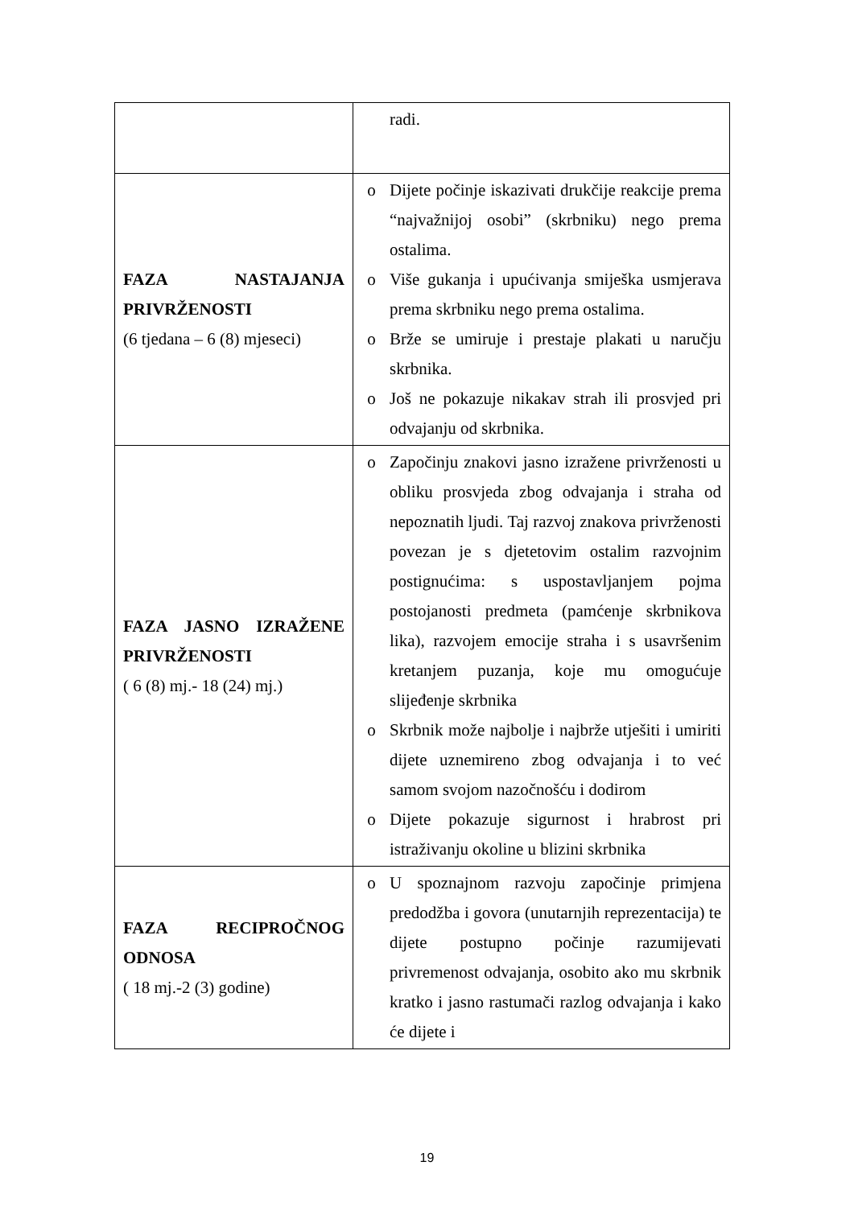| | radi. |
| FAZA NASTAJANJA PRIVRŽENOSTI (6 tjedana – 6 (8) mjeseci) | o Dijete počinje iskazivati drukčije reakcije prema “najvažnijoj osobi” (skrbniku) nego prema ostalima. o Više gukanja i upućivanja smiješka usmjerava prema skrbniku nego prema ostalima. o Brže se umiruje i prestaje plakati u naručju skrbnika. o Još ne pokazuje nikakav strah ili prosvjed pri odvajanju od skrbnika. |
| FAZA JASNO IZRAŽENE PRIVRŽENOSTI ( 6 (8) mj.- 18 (24) mj.) | o Započinju znakovi jasno izražene privrženosti u obliku prosvjeda zbog odvajanja i straha od nepoznatih ljudi. Taj razvoj znakova privrženosti povezan je s djetetovim ostalim razvojnim postignućima: s uspostavljanjem pojma postojanosti predmeta (pamćenje skrbnikova lika), razvojem emocije straha i s usavršenim kretanjem puzanja, koje mu omogućuje slijeđenje skrbnika o Skrbnik može najbolje i najbrže utješiti i umiriti dijete uznemireno zbog odvajanja i to već samom svojom nazočnošću i dodirom o Dijete pokazuje sigurnost i hrabrost pri istraživanju okoline u blizini skrbnika |
| FAZA RECIPROČNOG ODNOSA ( 18 mj.-2 (3) godine) | o U spoznajnom razvoju započinje primjena predodžba i govora (unutarnjih reprezentacija) te dijete postupno počinje razumijevati privremenost odvajanja, osobito ako mu skrbnik kratko i jasno rastumači razlog odvajanja i kako će dijete i |
19